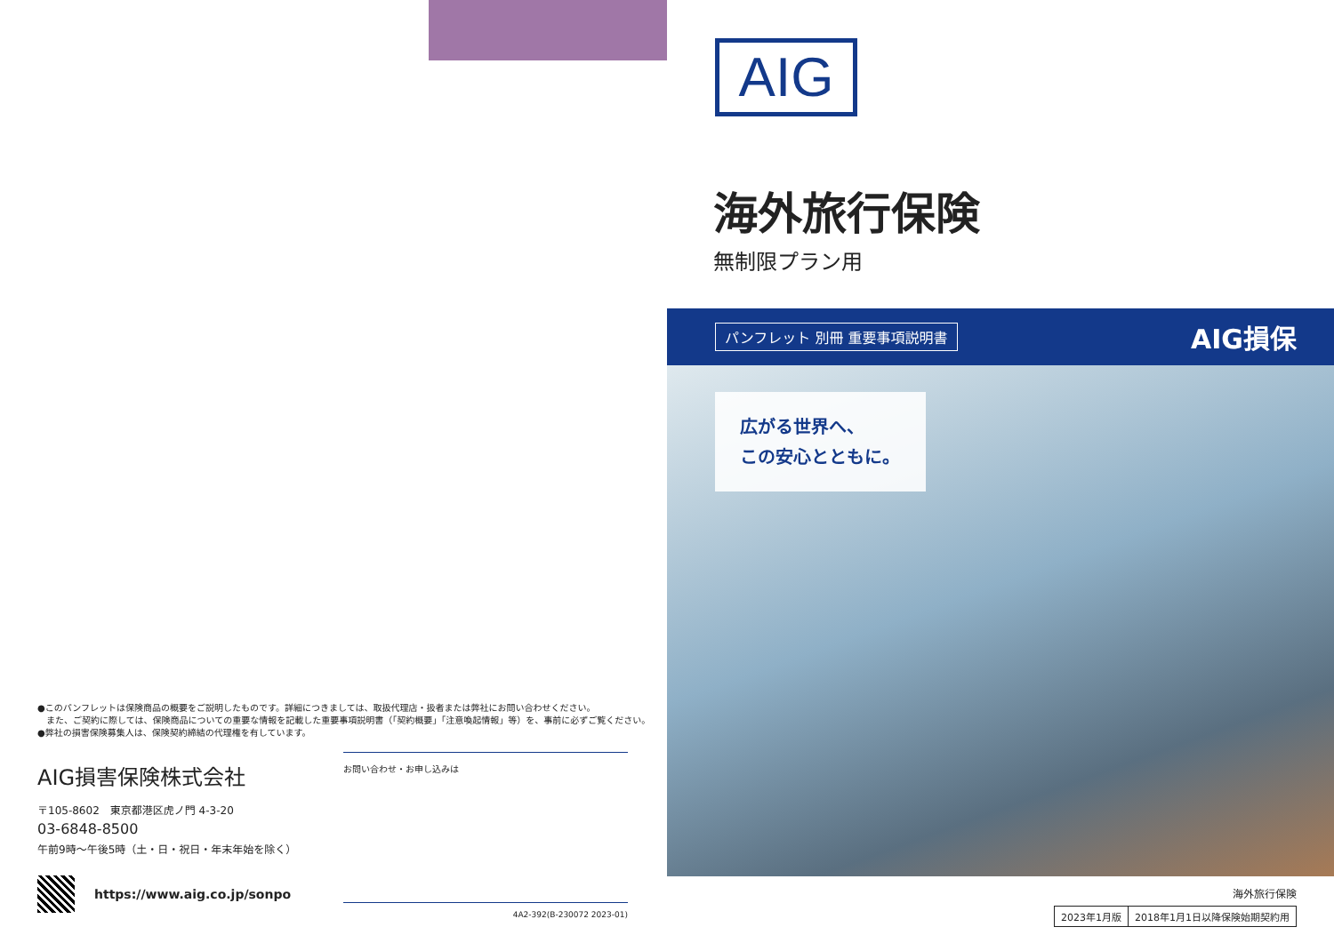●このパンフレットは保険商品の概要をご説明したものです。詳細につきましては、取扱代理店・扱者または弊社にお問い合わせください。
　また、ご契約に際しては、保険商品についての重要な情報を記載した重要事項説明書（「契約概要」「注意喚起情報」等）を、事前に必ずご覧ください。
●弊社の損害保険募集人は、保険契約締結の代理権を有しています。
AIG損害保険株式会社
〒105-8602　東京都港区虎ノ門 4-3-20
03-6848-8500
午前9時～午後5時（土・日・祝日・年末年始を除く）
https://www.aig.co.jp/sonpo
お問い合わせ・お申し込みは
4A2-392(B-230072 2023-01)
AIG
海外旅行保険
無制限プラン用
パンフレット 別冊 重要事項説明書 AIG損保
広がる世界へ、
この安心とともに。
海外旅行保険
| 2023年1月版 | 2018年1月1日以降保険始期契約用 |